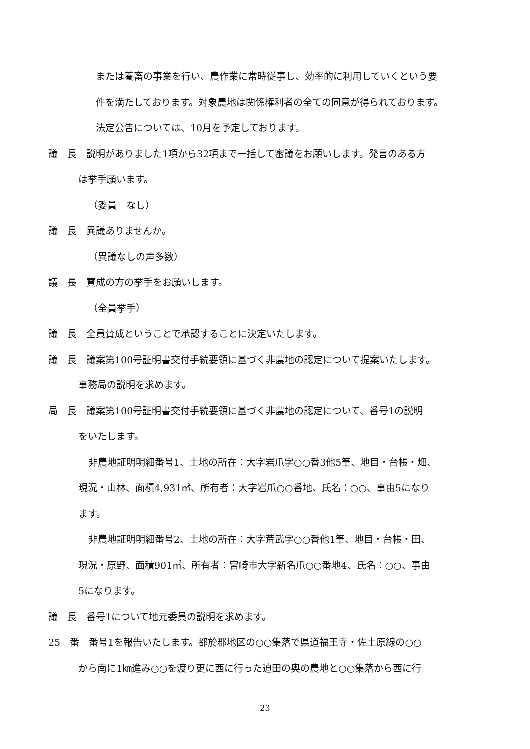または養畜の事業を行い、農作業に常時従事し、効率的に利用していくという要
件を満たしております。対象農地は関係権利者の全ての同意が得られております。
法定公告については、10月を予定しております。
議　長　説明がありました1項から32項まで一括して審議をお願いします。発言のある方
は挙手願います。
（委員　なし）
議　長　異議ありませんか。
（異議なしの声多数）
議　長　賛成の方の挙手をお願いします。
（全員挙手）
議　長　全員賛成ということで承認することに決定いたします。
議　長　議案第100号証明書交付手続要領に基づく非農地の認定について提案いたします。
事務局の説明を求めます。
局　長　議案第100号証明書交付手続要領に基づく非農地の認定について、番号1の説明
をいたします。
非農地証明明細番号1、土地の所在：大字岩爪字○○番3他5筆、地目・台帳・畑、
現況・山林、面積4,931㎡、所有者：大字岩爪○○番地、氏名：○○、事由5になり
ます。
非農地証明明細番号2、土地の所在：大字荒武字○○番他1筆、地目・台帳・田、
現況・原野、面積901㎡、所有者：宮崎市大字新名爪○○番地4、氏名：○○、事由
5になります。
議　長　番号1について地元委員の説明を求めます。
25　番　番号1を報告いたします。都於郡地区の○○集落で県道福王寺・佐土原線の○○
から南に1㎞進み○○を渡り更に西に行った迫田の奥の農地と○○集落から西に行
23